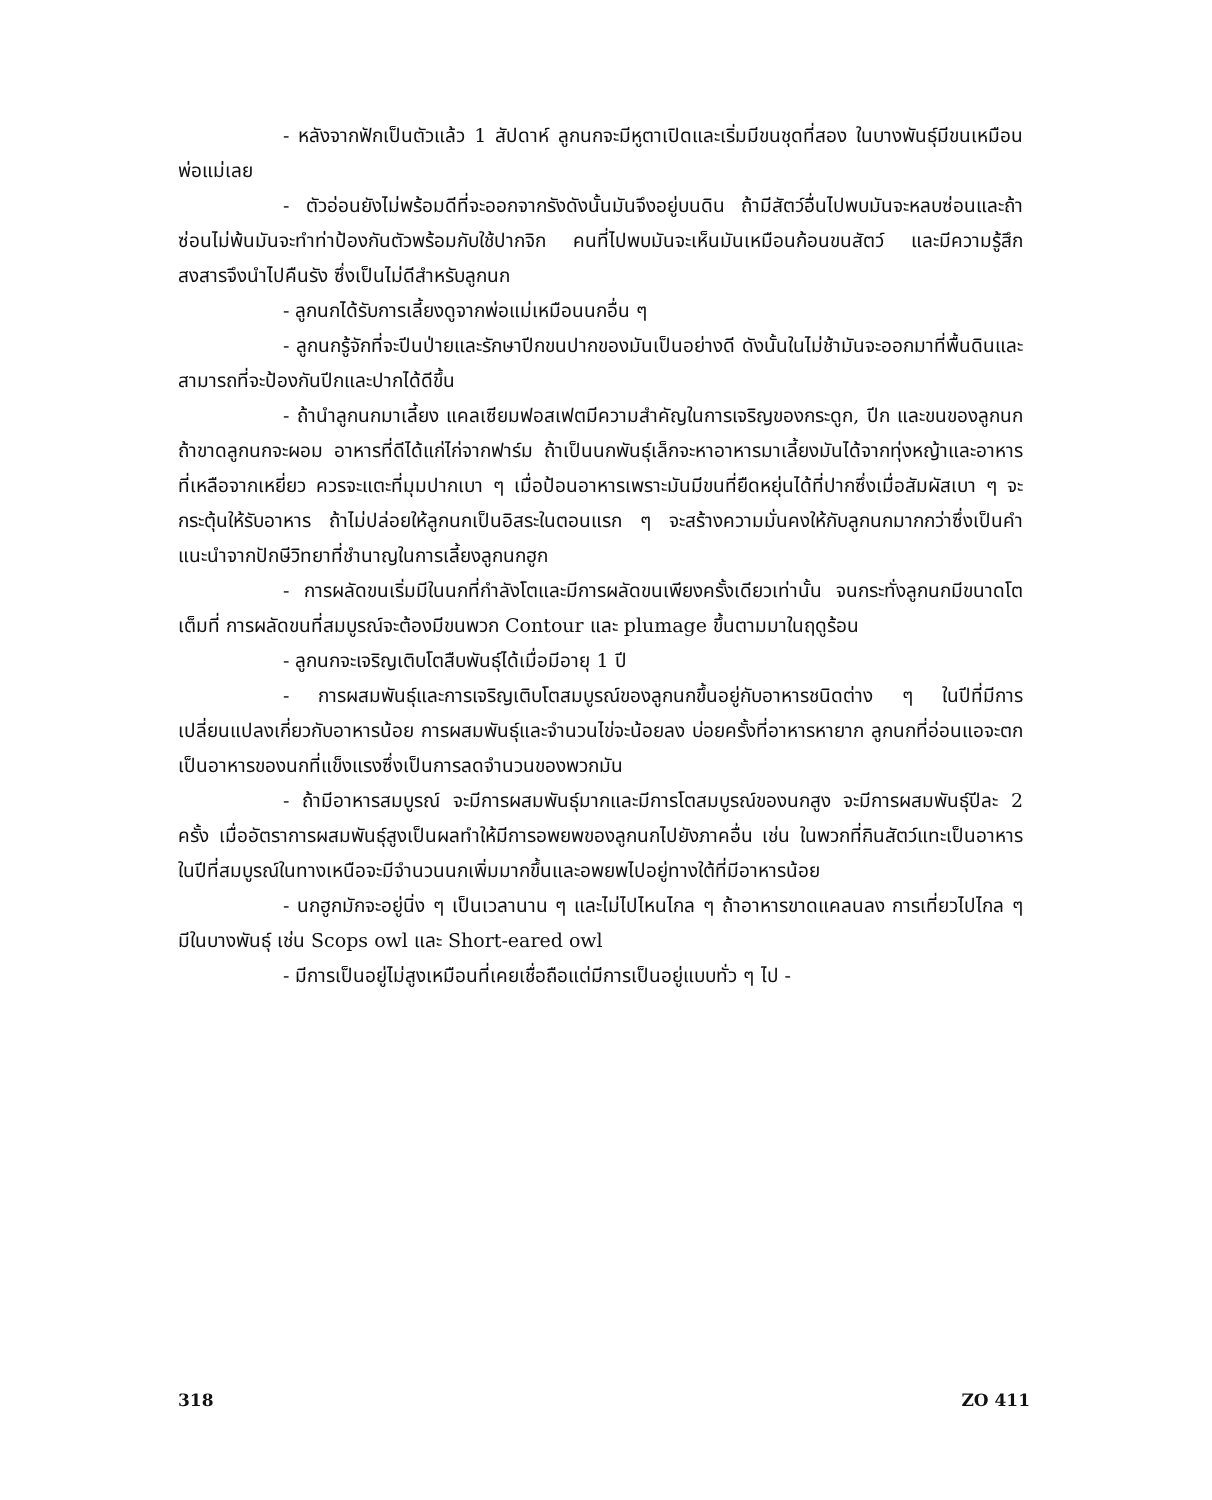- หลังจากฟักเป็นตัวแล้ว 1 สัปดาห์ ลูกนกจะมีหูตาเปิดและเริ่มมีขนชุดที่สอง ในบางพันธุ์มีขนเหมือนพ่อแม่เลย
- ตัวอ่อนยังไม่พร้อมดีที่จะออกจากรังดังนั้นมันจึงอยู่บนดิน ถ้ามีสัตว์อื่นไปพบมันจะหลบซ่อนและถ้าซ่อนไม่พ้นมันจะทำท่าป้องกันตัวพร้อมกับใช้ปากจิก คนที่ไปพบมันจะเห็นมันเหมือนก้อนขนสัตว์ และมีความรู้สึกสงสารจึงนำไปคืนรัง ซึ่งเป็นไม่ดีสำหรับลูกนก
- ลูกนกได้รับการเลี้ยงดูจากพ่อแม่เหมือนนกอื่น ๆ
- ลูกนกรู้จักที่จะปีนป่ายและรักษาปีกขนปากของมันเป็นอย่างดี ดังนั้นในไม่ช้ามันจะออกมาที่พื้นดินและสามารถที่จะป้องกันปีกและปากได้ดีขึ้น
- ถ้านำลูกนกมาเลี้ยง แคลเซียมฟอสเฟตมีความสำคัญในการเจริญของกระดูก, ปีก และขนของลูกนก ถ้าขาดลูกนกจะผอม อาหารที่ดีได้แก่ไก่จากฟาร์ม ถ้าเป็นนกพันธุ์เล็กจะหาอาหารมาเลี้ยงมันได้จากทุ่งหญ้าและอาหารที่เหลือจากเหยี่ยว ควรจะแตะที่มุมปากเบา ๆ เมื่อป้อนอาหารเพราะมันมีขนที่ยืดหยุ่นได้ที่ปากซึ่งเมื่อสัมผัสเบา ๆ จะกระตุ้นให้รับอาหาร ถ้าไม่ปล่อยให้ลูกนกเป็นอิสระในตอนแรก ๆ จะสร้างความมั่นคงให้กับลูกนกมากกว่าซึ่งเป็นคำแนะนำจากปักษีวิทยาที่ชำนาญในการเลี้ยงลูกนกฮูก
- การผลัดขนเริ่มมีในนกที่กำลังโตและมีการผลัดขนเพียงครั้งเดียวเท่านั้น จนกระทั่งลูกนกมีขนาดโตเต็มที่ การผลัดขนที่สมบูรณ์จะต้องมีขนพวก Contour และ plumage ขึ้นตามมาในฤดูร้อน
- ลูกนกจะเจริญเติบโตสืบพันธุ์ได้เมื่อมีอายุ 1 ปี
- การผสมพันธุ์และการเจริญเติบโตสมบูรณ์ของลูกนกขึ้นอยู่กับอาหารชนิดต่าง ๆ ในปีที่มีการเปลี่ยนแปลงเกี่ยวกับอาหารน้อย การผสมพันธุ์และจำนวนไข่จะน้อยลง บ่อยครั้งที่อาหารหายาก ลูกนกที่อ่อนแอจะตกเป็นอาหารของนกที่แข็งแรงซึ่งเป็นการลดจำนวนของพวกมัน
- ถ้ามีอาหารสมบูรณ์ จะมีการผสมพันธุ์มากและมีการโตสมบูรณ์ของนกสูง จะมีการผสมพันธุ์ปีละ 2 ครั้ง เมื่ออัตราการผสมพันธุ์สูงเป็นผลทำให้มีการอพยพของลูกนกไปยังภาคอื่น เช่น ในพวกที่กินสัตว์แทะเป็นอาหาร ในปีที่สมบูรณ์ในทางเหนือจะมีจำนวนนกเพิ่มมากขึ้นและอพยพไปอยู่ทางใต้ที่มีอาหารน้อย
- นกฮูกมักจะอยู่นิ่ง ๆ เป็นเวลานาน ๆ และไม่ไปไหนไกล ๆ ถ้าอาหารขาดแคลนลง การเที่ยวไปไกล ๆ มีในบางพันธุ์ เช่น Scops owl และ Short-eared owl
- มีการเป็นอยู่ไม่สูงเหมือนที่เคยเชื่อถือแต่มีการเป็นอยู่แบบทั่ว ๆ ไป -
318 ZO 411